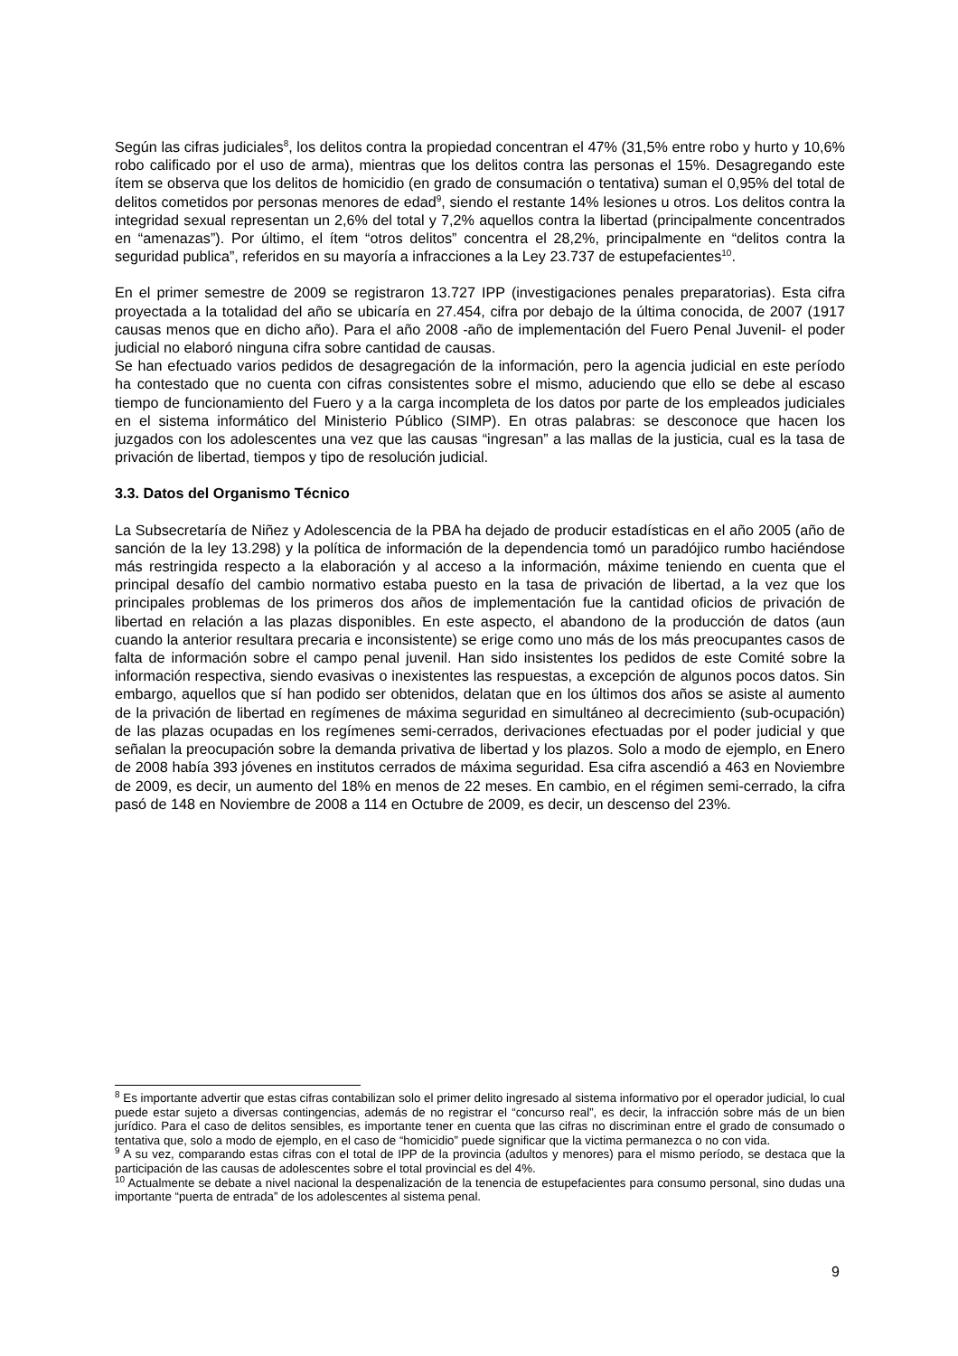Según las cifras judiciales<sup>8</sup>, los delitos contra la propiedad concentran el 47% (31,5% entre robo y hurto y 10,6% robo calificado por el uso de arma), mientras que los delitos contra las personas el 15%. Desagregando este ítem se observa que los delitos de homicidio (en grado de consumación o tentativa) suman el 0,95% del total de delitos cometidos por personas menores de edad<sup>9</sup>, siendo el restante 14% lesiones u otros. Los delitos contra la integridad sexual representan un 2,6% del total y 7,2% aquellos contra la libertad (principalmente concentrados en “amenazas”). Por último, el ítem “otros delitos” concentra el 28,2%, principalmente en “delitos contra la seguridad publica”, referidos en su mayoría a infracciones a la Ley 23.737 de estupefacientes<sup>10</sup>.
En el primer semestre de 2009 se registraron 13.727 IPP (investigaciones penales preparatorias). Esta cifra proyectada a la totalidad del año se ubicaría en 27.454, cifra por debajo de la última conocida, de 2007 (1917 causas menos que en dicho año). Para el año 2008 -año de implementación del Fuero Penal Juvenil- el poder judicial no elaboró ninguna cifra sobre cantidad de causas.
Se han efectuado varios pedidos de desagregación de la información, pero la agencia judicial en este período ha contestado que no cuenta con cifras consistentes sobre el mismo, aduciendo que ello se debe al escaso tiempo de funcionamiento del Fuero y a la carga incompleta de los datos por parte de los empleados judiciales en el sistema informático del Ministerio Público (SIMP). En otras palabras: se desconoce que hacen los juzgados con los adolescentes una vez que las causas “ingresan” a las mallas de la justicia, cual es la tasa de privación de libertad, tiempos y tipo de resolución judicial.
3.3. Datos del Organismo Técnico
La Subsecretaría de Niñez y Adolescencia de la PBA ha dejado de producir estadísticas en el año 2005 (año de sanción de la ley 13.298) y la política de información de la dependencia tomó un paradójico rumbo haciéndose más restringida respecto a la elaboración y al acceso a la información, máxime teniendo en cuenta que el principal desafío del cambio normativo estaba puesto en la tasa de privación de libertad, a la vez que los principales problemas de los primeros dos años de implementación fue la cantidad oficios de privación de libertad en relación a las plazas disponibles. En este aspecto, el abandono de la producción de datos (aun cuando la anterior resultara precaria e inconsistente) se erige como uno más de los más preocupantes casos de falta de información sobre el campo penal juvenil. Han sido insistentes los pedidos de este Comité sobre la información respectiva, siendo evasivas o inexistentes las respuestas, a excepción de algunos pocos datos. Sin embargo, aquellos que sí han podido ser obtenidos, delatan que en los últimos dos años se asiste al aumento de la privación de libertad en regímenes de máxima seguridad en simultáneo al decrecimiento (sub-ocupación) de las plazas ocupadas en los regímenes semi-cerrados, derivaciones efectuadas por el poder judicial y que señalan la preocupación sobre la demanda privativa de libertad y los plazos. Solo a modo de ejemplo, en Enero de 2008 había 393 jóvenes en institutos cerrados de máxima seguridad. Esa cifra ascendió a 463 en Noviembre de 2009, es decir, un aumento del 18% en menos de 22 meses. En cambio, en el régimen semi-cerrado, la cifra pasó de 148 en Noviembre de 2008 a 114 en Octubre de 2009, es decir, un descenso del 23%.
<sup>8</sup> Es importante advertir que estas cifras contabilizan solo el primer delito ingresado al sistema informativo por el operador judicial, lo cual puede estar sujeto a diversas contingencias, además de no registrar el “concurso real”, es decir, la infracción sobre más de un bien jurídico. Para el caso de delitos sensibles, es importante tener en cuenta que las cifras no discriminan entre el grado de consumado o tentativa que, solo a modo de ejemplo, en el caso de “homicidio” puede significar que la victima permanezca o no con vida.
<sup>9</sup> A su vez, comparando estas cifras con el total de IPP de la provincia (adultos y menores) para el mismo período, se destaca que la participación de las causas de adolescentes sobre el total provincial es del 4%.
<sup>10</sup> Actualmente se debate a nivel nacional la despenalización de la tenencia de estupefacientes para consumo personal, sino dudas una importante “puerta de entrada” de los adolescentes al sistema penal.
9